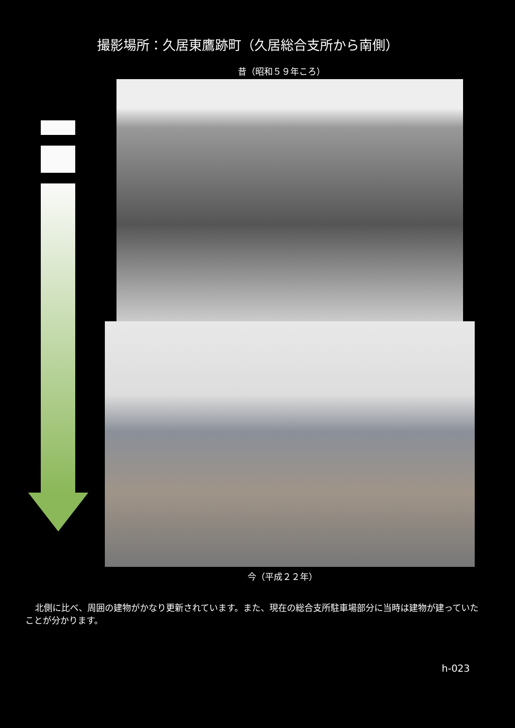撮影場所：久居東鷹跡町（久居総合支所から南側）
昔（昭和５９年ころ）
今（平成２２年）
北側に比べ、周囲の建物がかなり更新されています。また、現在の総合支所駐車場部分に当時は建物が建っていたことが分かります。
h-023